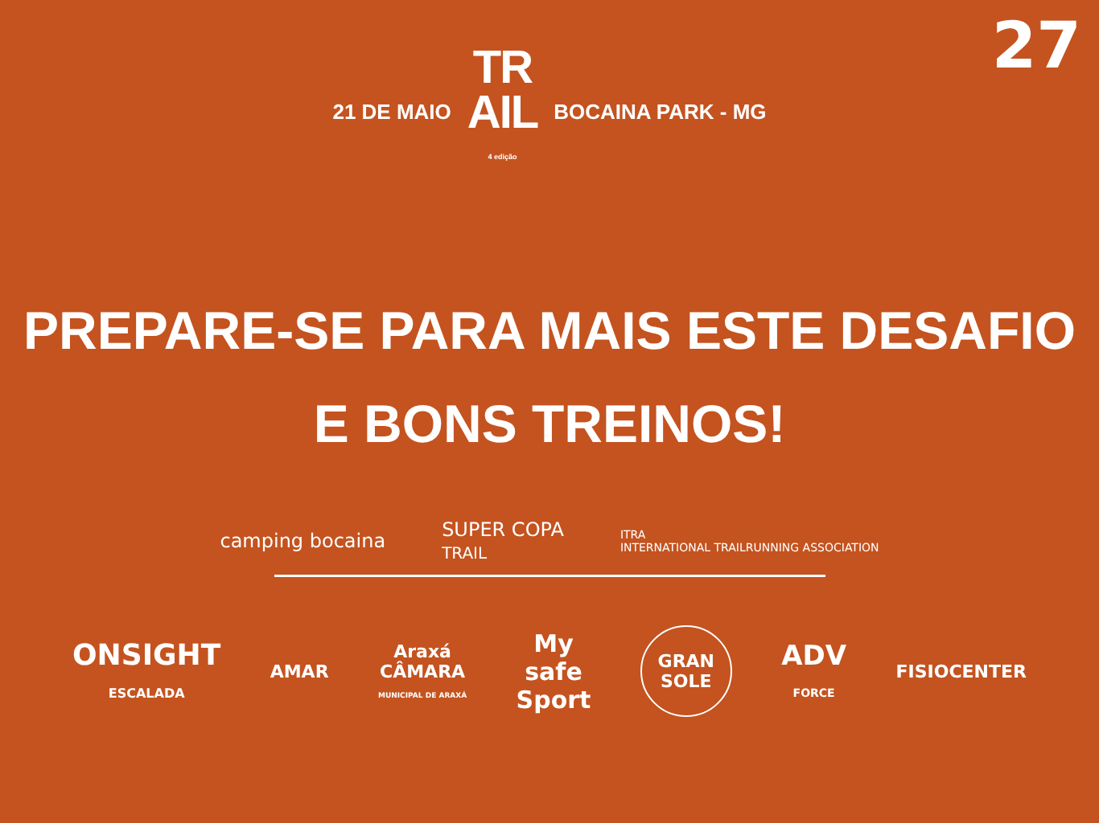27
21 DE MAIO
TR
AIL
4 edição
BOCAINA PARK - MG
PREPARE-SE PARA MAIS ESTE DESAFIO
E BONS TREINOS!
camping bocaina
SUPER COPA
TRAIL
ITRA
INTERNATIONAL TRAILRUNNING ASSOCIATION
ONSIGHT
ESCALADA
AMAR
Araxá
CÂMARA
MUNICIPAL DE ARAXÁ
My
safe
Sport
GRAN SOLE
ADV
FORCE
FISIOCENTER